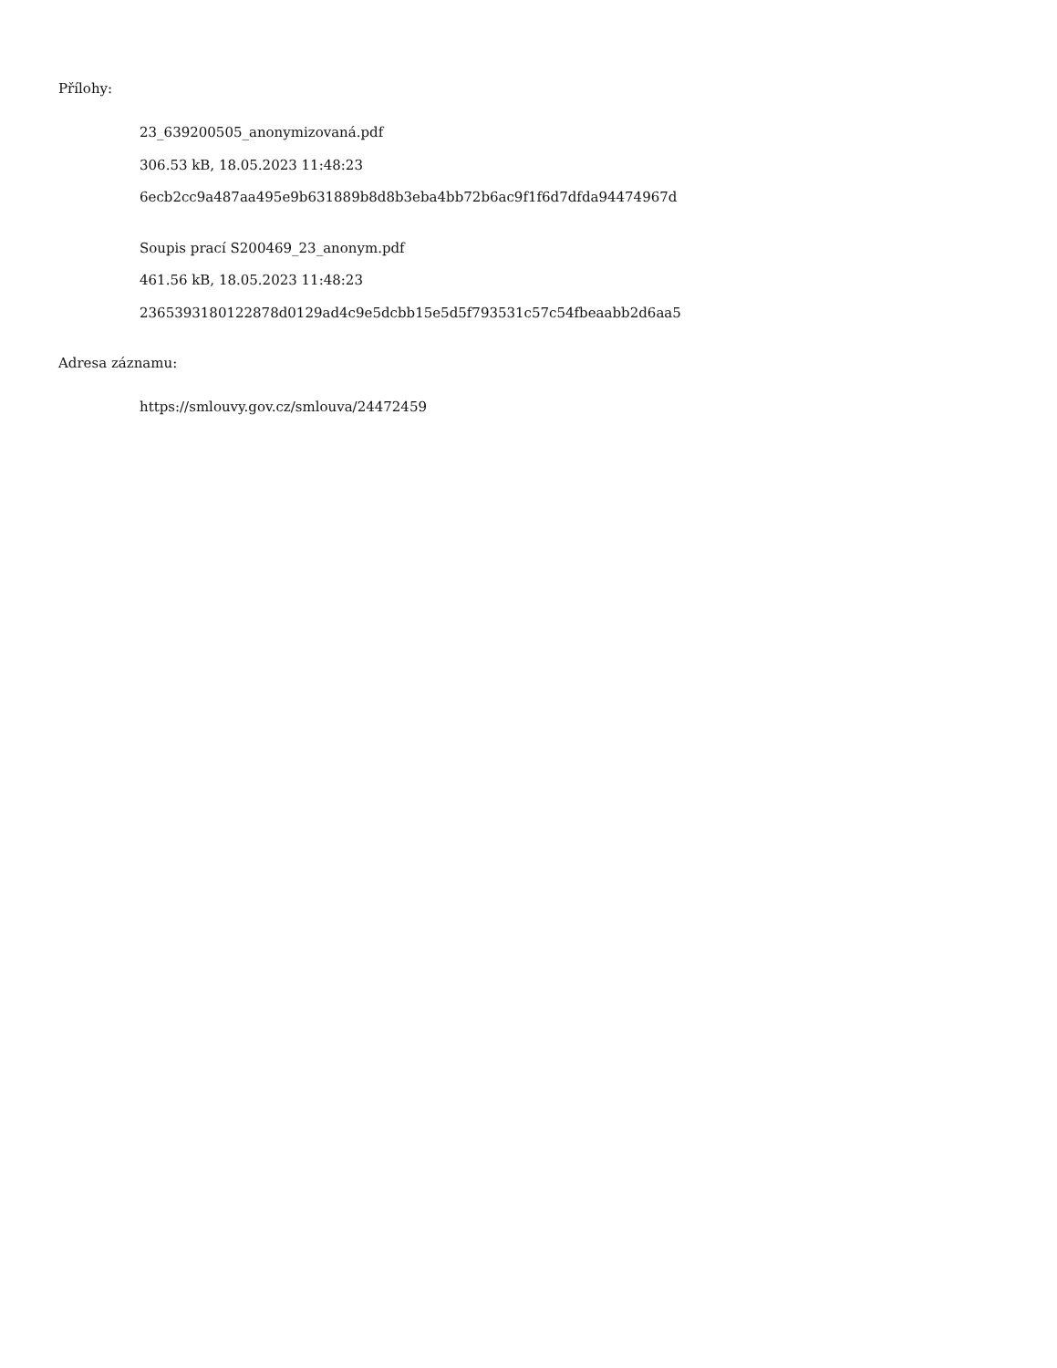Přílohy:
23_639200505_anonymizovaná.pdf
306.53 kB, 18.05.2023 11:48:23
6ecb2cc9a487aa495e9b631889b8d8b3eba4bb72b6ac9f1f6d7dfda94474967d
Soupis prací S200469_23_anonym.pdf
461.56 kB, 18.05.2023 11:48:23
2365393180122878d0129ad4c9e5dcbb15e5d5f793531c57c54fbeaabb2d6aa5
Adresa záznamu:
https://smlouvy.gov.cz/smlouva/24472459